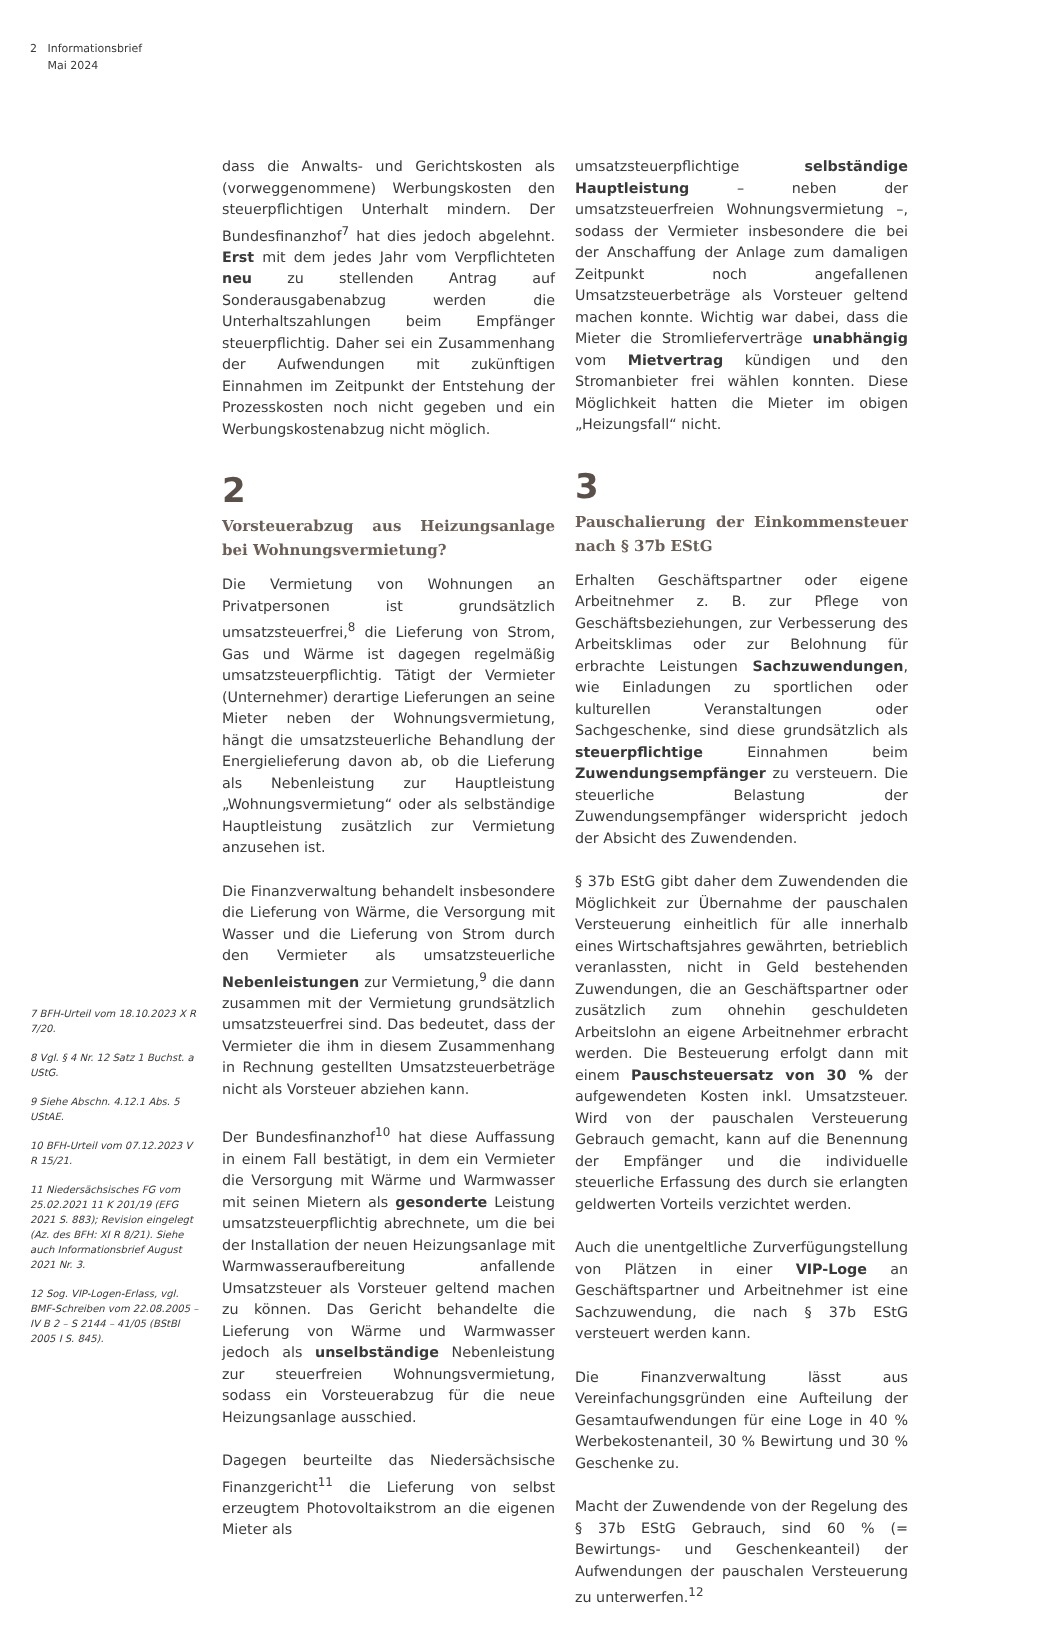2 Informationsbrief
Mai 2024
7 BFH-Urteil vom 18.10.2023 X R 7/20.
8 Vgl. § 4 Nr. 12 Satz 1 Buchst. a UStG.
9 Siehe Abschn. 4.12.1 Abs. 5 UStAE.
10 BFH-Urteil vom 07.12.2023 V R 15/21.
11 Niedersächsisches FG vom 25.02.2021 11 K 201/19 (EFG 2021 S. 883); Revision eingelegt (Az. des BFH: XI R 8/21). Siehe auch Informationsbrief August 2021 Nr. 3.
12 Sog. VIP-Logen-Erlass, vgl. BMF-Schreiben vom 22.08.2005 – IV B 2 – S 2144 – 41/05 (BStBl 2005 I S. 845).
dass die Anwalts- und Gerichtskosten als (vorweggenommene) Werbungskosten den steuerpflichtigen Unterhalt mindern. Der Bundesfinanzhof<sup>7</sup> hat dies jedoch abgelehnt. Erst mit dem jedes Jahr vom Verpflichteten neu zu stellenden Antrag auf Sonderausgabenabzug werden die Unterhaltszahlungen beim Empfänger steuerpflichtig. Daher sei ein Zusammenhang der Aufwendungen mit zukünftigen Einnahmen im Zeitpunkt der Entstehung der Prozesskosten noch nicht gegeben und ein Werbungskostenabzug nicht möglich.
2
Vorsteuerabzug aus Heizungsanlage bei Wohnungsvermietung?
Die Vermietung von Wohnungen an Privatpersonen ist grundsätzlich umsatzsteuerfrei,<sup>8</sup> die Lieferung von Strom, Gas und Wärme ist dagegen regelmäßig umsatzsteuerpflichtig. Tätigt der Vermieter (Unternehmer) derartige Lieferungen an seine Mieter neben der Wohnungsvermietung, hängt die umsatzsteuerliche Behandlung der Energielieferung davon ab, ob die Lieferung als Nebenleistung zur Hauptleistung „Wohnungsvermietung“ oder als selbständige Hauptleistung zusätzlich zur Vermietung anzusehen ist.
Die Finanzverwaltung behandelt insbesondere die Lieferung von Wärme, die Versorgung mit Wasser und die Lieferung von Strom durch den Vermieter als umsatzsteuerliche Nebenleistungen zur Vermietung,<sup>9</sup> die dann zusammen mit der Vermietung grundsätzlich umsatzsteuerfrei sind. Das bedeutet, dass der Vermieter die ihm in diesem Zusammenhang in Rechnung gestellten Umsatzsteuerbeträge nicht als Vorsteuer abziehen kann.
Der Bundesfinanzhof<sup>10</sup> hat diese Auffassung in einem Fall bestätigt, in dem ein Vermieter die Versorgung mit Wärme und Warmwasser mit seinen Mietern als gesonderte Leistung umsatzsteuerpflichtig abrechnete, um die bei der Installation der neuen Heizungsanlage mit Warmwasseraufbereitung anfallende Umsatzsteuer als Vorsteuer geltend machen zu können. Das Gericht behandelte die Lieferung von Wärme und Warmwasser jedoch als unselbständige Nebenleistung zur steuerfreien Wohnungsvermietung, sodass ein Vorsteuerabzug für die neue Heizungsanlage ausschied.
Dagegen beurteilte das Niedersächsische Finanzgericht<sup>11</sup> die Lieferung von selbst erzeugtem Photovoltaikstrom an die eigenen Mieter als
umsatzsteuerpflichtige selbständige Hauptleistung – neben der umsatzsteuerfreien Wohnungsvermietung –, sodass der Vermieter insbesondere die bei der Anschaffung der Anlage zum damaligen Zeitpunkt noch angefallenen Umsatzsteuerbeträge als Vorsteuer geltend machen konnte. Wichtig war dabei, dass die Mieter die Stromlieferverträge unabhängig vom Mietvertrag kündigen und den Stromanbieter frei wählen konnten. Diese Möglichkeit hatten die Mieter im obigen „Heizungsfall“ nicht.
3
Pauschalierung der Einkommensteuer nach § 37b EStG
Erhalten Geschäftspartner oder eigene Arbeitnehmer z. B. zur Pflege von Geschäftsbeziehungen, zur Verbesserung des Arbeitsklimas oder zur Belohnung für erbrachte Leistungen Sachzuwendungen, wie Einladungen zu sportlichen oder kulturellen Veranstaltungen oder Sachgeschenke, sind diese grundsätzlich als steuerpflichtige Einnahmen beim Zuwendungsempfänger zu versteuern. Die steuerliche Belastung der Zuwendungsempfänger widerspricht jedoch der Absicht des Zuwendenden.
§ 37b EStG gibt daher dem Zuwendenden die Möglichkeit zur Übernahme der pauschalen Versteuerung einheitlich für alle innerhalb eines Wirtschaftsjahres gewährten, betrieblich veranlassten, nicht in Geld bestehenden Zuwendungen, die an Geschäftspartner oder zusätzlich zum ohnehin geschuldeten Arbeitslohn an eigene Arbeitnehmer erbracht werden. Die Besteuerung erfolgt dann mit einem Pauschsteuersatz von 30 % der aufgewendeten Kosten inkl. Umsatzsteuer. Wird von der pauschalen Versteuerung Gebrauch gemacht, kann auf die Benennung der Empfänger und die individuelle steuerliche Erfassung des durch sie erlangten geldwerten Vorteils verzichtet werden.
Auch die unentgeltliche Zurverfügungstellung von Plätzen in einer VIP-Loge an Geschäftspartner und Arbeitnehmer ist eine Sachzuwendung, die nach § 37b EStG versteuert werden kann.
Die Finanzverwaltung lässt aus Vereinfachungsgründen eine Aufteilung der Gesamtaufwendungen für eine Loge in 40 % Werbekostenanteil, 30 % Bewirtung und 30 % Geschenke zu.
Macht der Zuwendende von der Regelung des § 37b EStG Gebrauch, sind 60 % (= Bewirtungs- und Geschenkeanteil) der Aufwendungen der pauschalen Versteuerung zu unterwerfen.<sup>12</sup>